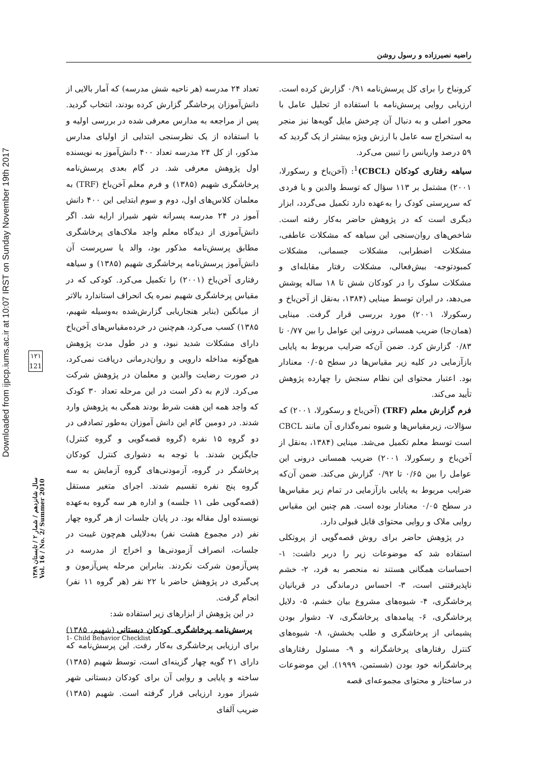Downloaded from ijpcp.iums.ac.ir at 10:07 IRST on Sunday November 19th 2017
۱۲۱
121
سال شانزدهم / شمار ۲ / تابستان ۱۳۸۹
Vol. 16 / No. 2/ Summer 2010
راضیه نصیرزاده و رسول روشن
تعداد ۲۴ مدرسه (هر ناحیه شش مدرسه) که آمار بالایی از دانش‌آموزان پرخاشگر گزارش کرده بودند، انتخاب گردید. پس از مراجعه به مدارس معرفی شده در بررسی اولیه و با استفاده از یک نظرسنجی ابتدایی از اولیای مدارس مذکور، از کل ۲۴ مدرسه تعداد ۴۰۰ دانش‌آموز به نویسنده اول پژوهش معرفی شد. در گام بعدی پرسش‌نامه پرخاشگری شهیم (۱۳۸۵) و فرم معلم آخن‌باخ (TRF) به معلمان کلاس‌های اول، دوم و سوم ابتدایی این ۴۰۰ دانش آموز در ۲۴ مدرسه پسرانه شهر شیراز ارایه شد. اگر دانش‌آموزی از دیدگاه معلم واجد ملاک‌های پرخاشگری مطابق پرسش‌نامه مذکور بود، والد یا سرپرست آن دانش‌آموز پرسش‌نامه پرخاشگری شهیم (۱۳۸۵) و سیاهه رفتاری آخن‌باخ (۲۰۰۱) را تکمیل می‌کرد. کودکی که در مقیاس پرخاشگری شهیم نمره یک انحراف استاندارد بالاتر از میانگین (بنابر هنجاریابی گزارش‌شده به‌وسیله شهیم، ۱۳۸۵) کسب می‌کرد، هم‌چنین در خرده‌مقیاس‌های آخن‌باخ دارای مشکلات شدید نبود، و در طول مدت پژوهش هیچ‌گونه مداخله دارویی و روان‌درمانی دریافت نمی‌کرد، در صورت رضایت والدین و معلمان در پژوهش شرکت می‌کرد. لازم به ذکر است در این مرحله تعداد ۳۰ کودک که واجد همه این هفت شرط بودند همگی به پژوهش وارد شدند. در دومین گام این دانش آموزان به‌طور تصادفی در دو گروه ۱۵ نفره (گروه قصه‌گویی و گروه کنترل) جایگزین شدند. با توجه به دشواری کنترل کودکان پرخاشگر در گروه، آزمودنی‌های گروه آزمایش به سه گروه پنج نفره تقسیم شدند. اجرای متغیر مستقل (قصه‌گویی طی ۱۱ جلسه) و اداره هر سه گروه به‌عهده نویسنده اول مقاله بود. در پایان جلسات از هر گروه چهار نفر (در مجموع هشت نفر) به‌دلایلی هم‌چون غیبت در جلسات، انصراف آزمودنی‌ها و اخراج از مدرسه در پس‌آزمون شرکت نکردند. بنابراین مرحله پس‌آزمون و پی‌گیری در پژوهش حاضر با ۲۲ نفر (هر گروه ۱۱ نفر) انجام گرفت.
در این پژوهش از ابزارهای زیر استفاده شد:
پرسش‌نامه پرخاشگری کودکان دبستانی (شهیم، ۱۳۸۵) برای ارزیابی پرخاشگری به‌کار رفت. این پرسش‌نامه که دارای ۲۱ گویه چهار گزینه‌ای است، توسط شهیم (۱۳۸۵) ساخته و پایایی و روایی آن برای کودکان دبستانی شهر شیراز مورد ارزیابی قرار گرفته است. شهیم (۱۳۸۵) ضریب آلفای
کرونباخ را برای کل پرسش‌نامه ۰/۹۱ گزارش کرده است. ارزیابی روایی پرسش‌نامه با استفاده از تحلیل عامل با محور اصلی و به دنبال آن چرخش مایل گویه‌ها نیز منجر به استخراج سه عامل با ارزش ویژه بیشتر از یک گردید که ۵۹ درصد واریانس را تبیین می‌کرد.
سیاهه رفتاری کودکان (CBCL)<sup>1</sup>: (آخن‌باخ و رسکورلا، ۲۰۰۱) مشتمل بر ۱۱۳ سؤال که توسط والدین و یا فردی که سرپرستی کودک را به‌عهده دارد تکمیل می‌گردد، ابزار دیگری است که در پژوهش حاضر به‌کار رفته است. شاخص‌های روان‌سنجی این سیاهه که مشکلات عاطفی، مشکلات اضطرابی، مشکلات جسمانی، مشکلات کمبودتوجه- بیش‌فعالی، مشکلات رفتار مقابله‌ای و مشکلات سلوک را در کودکان شش تا ۱۸ ساله پوشش می‌دهد، در ایران توسط مینایی (۱۳۸۴، به‌نقل از آخن‌باخ و رسکورلا، ۲۰۰۱) مورد بررسی قرار گرفت. مینایی (همان‌جا) ضریب همسانی درونی این عوامل را بین ۰/۷۷ تا ۰/۸۳ گزارش کرد. ضمن آن‌که ضرایب مربوط به پایایی بازآزمایی در کلیه زیر مقیاس‌ها در سطح ۰/۰۵ معنادار بود. اعتبار محتوای این نظام سنجش را چهارده پژوهش تأیید می‌کند.
فرم گزارش معلم (TRF) (آخن‌باخ و رسکورلا، ۲۰۰۱) که سؤالات، زیرمقیاس‌ها و شیوه نمره‌گذاری آن مانند CBCL است توسط معلم تکمیل می‌شد. مینایی (۱۳۸۴، به‌نقل از آخن‌باخ و رسکورلا، ۲۰۰۱) ضریب همسانی درونی این عوامل را بین ۰/۶۵ تا ۰/۹۲ گزارش می‌کند. ضمن آن‌که ضرایب مربوط به پایایی بازآزمایی در تمام زیر مقیاس‌ها در سطح ۰/۰۵ معنادار بوده است. هم چنین این مقیاس روایی ملاک و روایی محتوای قابل قبولی دارد.
در پژوهش حاضر برای روش قصه‌گویی از پروتکلی استفاده شد که موضوعات زیر را دربر داشت: ۱- احساسات همگانی هستند نه منحصر به فرد، ۲- خشم ناپذیرفتنی است، ۳- احساس درماندگی در قربانیان پرخاشگری، ۴- شیوه‌های مشروع بیان خشم، ۵- دلایل پرخاشگری، ۶- پیامدهای پرخاشگری، ۷- دشوار بودن پشیمانی از پرخاشگری و طلب بخشش، ۸- شیوه‌های کنترل رفتارهای پرخاشگرانه و ۹- مسئول رفتارهای پرخاشگرانه خود بودن (شستمن، ۱۹۹۹). این موضوعات در ساختار و محتوای مجموعه‌ای قصه
1- Child Behavior Checklist